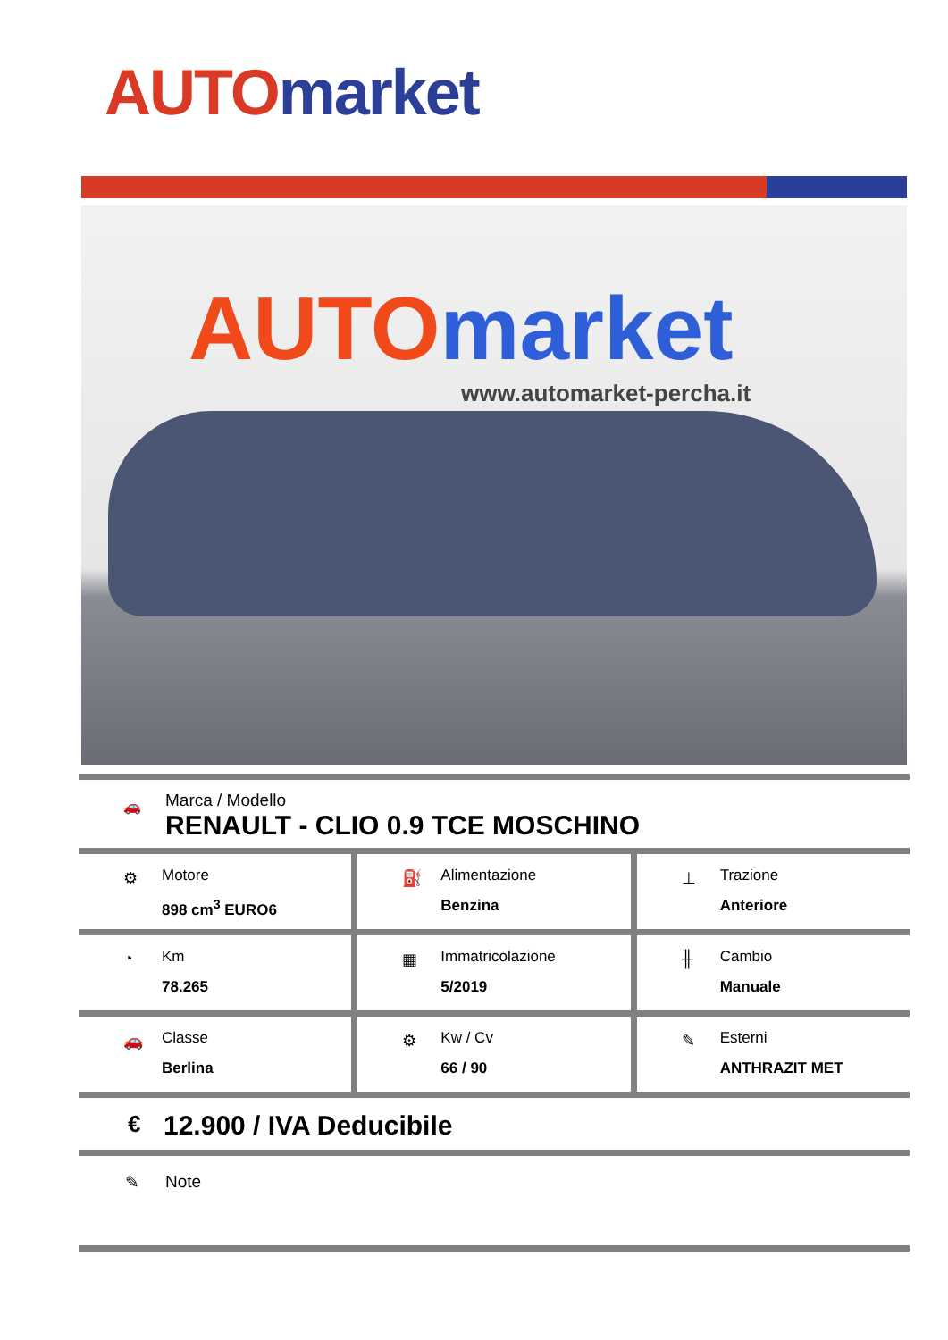AUTO market
AUTO market
www.automarket-percha.it
🚗
Marca / Modello
RENAULT - CLIO 0.9 TCE MOSCHINO
⚙
Motore
898 cm<sup>3</sup> EURO6
⛽
Alimentazione
Benzina
⊥
Trazione
Anteriore
◔
Km
78.265
▦
Immatricolazione
5/2019
╫
Cambio
Manuale
🚗
Classe
Berlina
⚙
Kw / Cv
66 / 90
✎
Esterni
ANTHRAZIT MET
€ 12.900 / IVA Deducibile
✎ Note